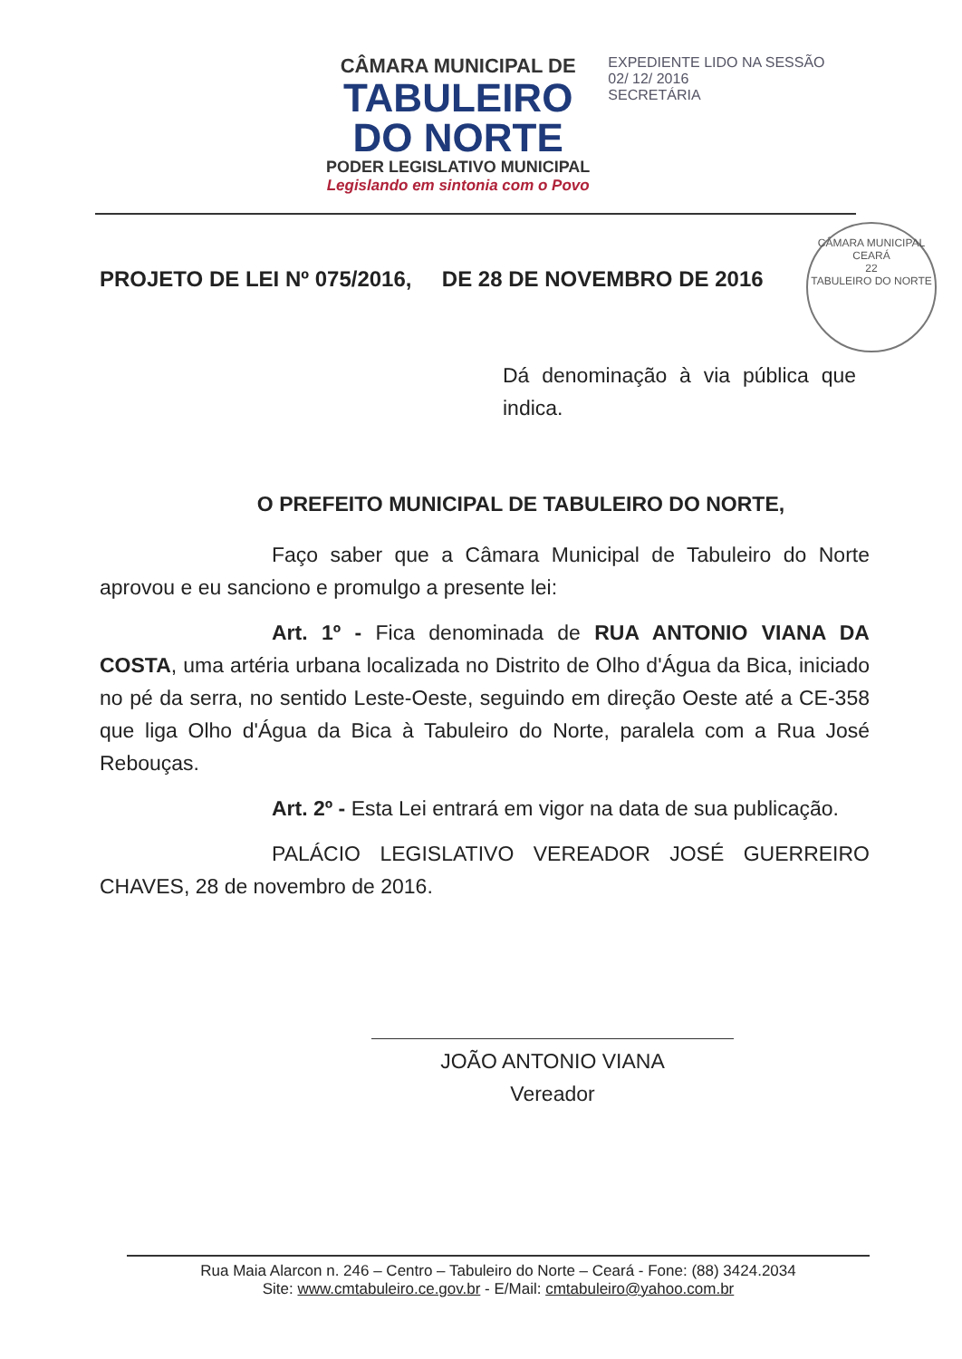CÂMARA MUNICIPAL DE
TABULEIRO
DO NORTE
PODER LEGISLATIVO MUNICIPAL
Legislando em sintonia com o Povo
EXPEDIENTE LIDO NA SESSÃO
02/ 12/ 2016
SECRETÁRIA
CÂMARA MUNICIPAL
CEARÁ
22
TABULEIRO DO NORTE
PROJETO DE LEI Nº 075/2016, DE 28 DE NOVEMBRO DE 2016
Dá denominação à via pública que indica.
O PREFEITO MUNICIPAL DE TABULEIRO DO NORTE,
Faço saber que a Câmara Municipal de Tabuleiro do Norte aprovou e eu sanciono e promulgo a presente lei:
Art. 1º - Fica denominada de RUA ANTONIO VIANA DA COSTA, uma artéria urbana localizada no Distrito de Olho d'Água da Bica, iniciado no pé da serra, no sentido Leste-Oeste, seguindo em direção Oeste até a CE-358 que liga Olho d'Água da Bica à Tabuleiro do Norte, paralela com a Rua José Rebouças.
Art. 2º - Esta Lei entrará em vigor na data de sua publicação.
PALÁCIO LEGISLATIVO VEREADOR JOSÉ GUERREIRO CHAVES, 28 de novembro de 2016.
JOÃO ANTONIO VIANA
Vereador
Rua Maia Alarcon n. 246 – Centro – Tabuleiro do Norte – Ceará - Fone: (88) 3424.2034
Site: www.cmtabuleiro.ce.gov.br - E/Mail: cmtabuleiro@yahoo.com.br